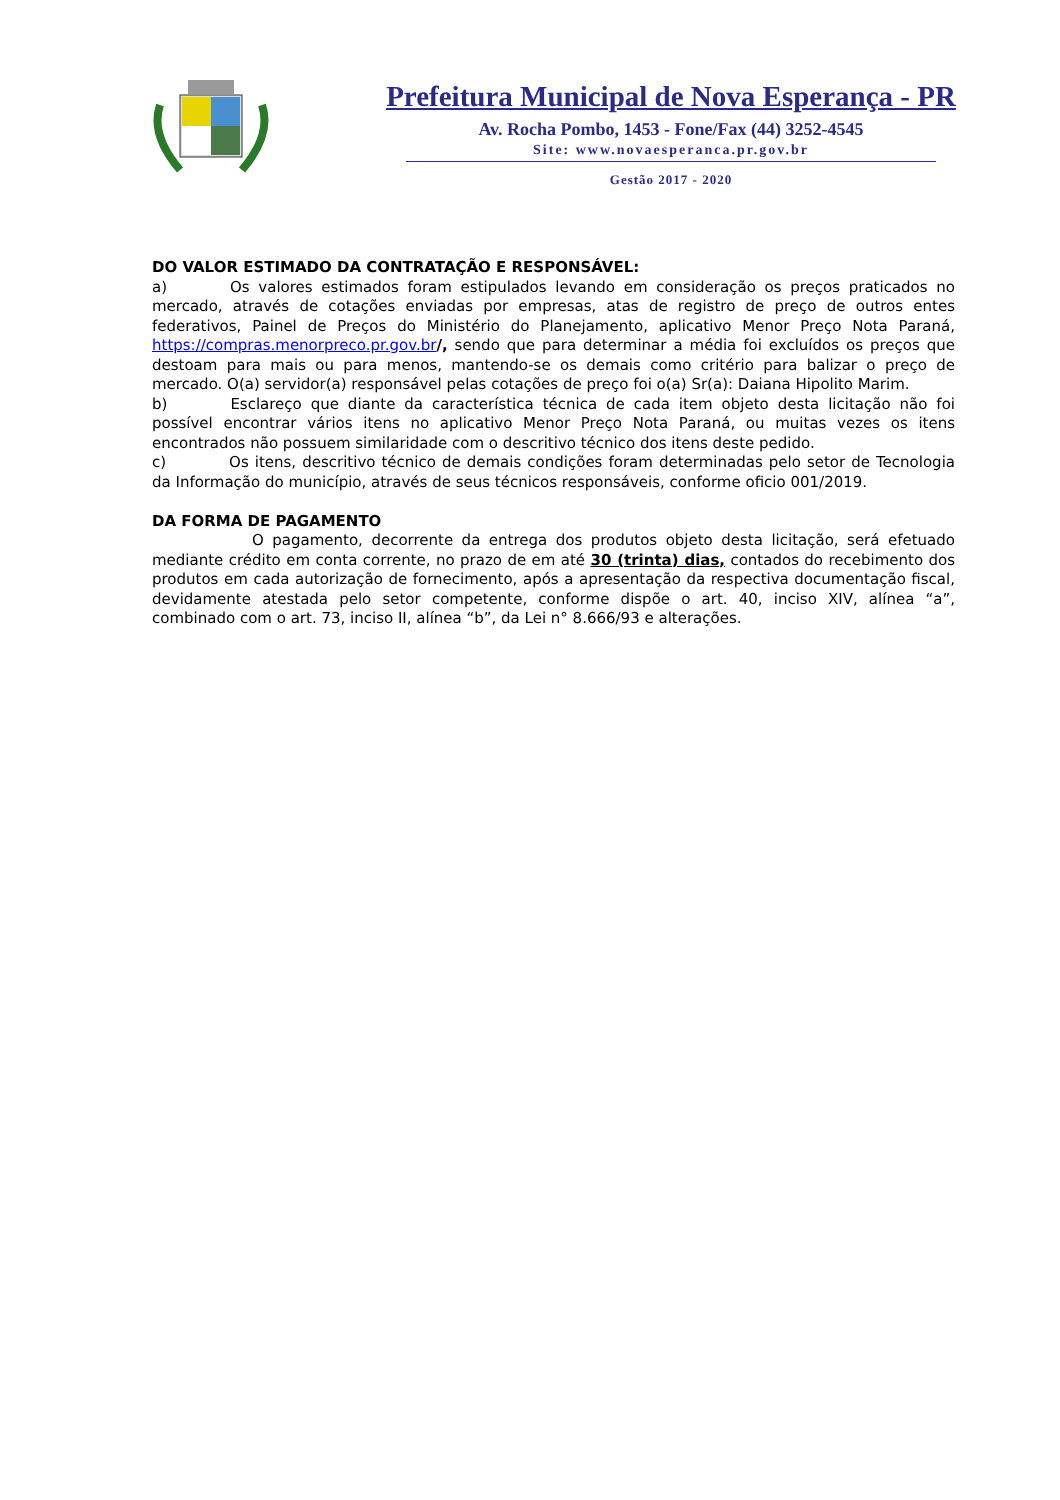Prefeitura Municipal de Nova Esperança - PR
Av. Rocha Pombo, 1453 - Fone/Fax (44) 3252-4545
Site: www.novaesperanca.pr.gov.br
Gestão 2017 - 2020
DO VALOR ESTIMADO DA CONTRATAÇÃO E RESPONSÁVEL:
a) Os valores estimados foram estipulados levando em consideração os preços praticados no mercado, através de cotações enviadas por empresas, atas de registro de preço de outros entes federativos, Painel de Preços do Ministério do Planejamento, aplicativo Menor Preço Nota Paraná, https://compras.menorpreco.pr.gov.br/, sendo que para determinar a média foi excluídos os preços que destoam para mais ou para menos, mantendo-se os demais como critério para balizar o preço de mercado. O(a) servidor(a) responsável pelas cotações de preço foi o(a) Sr(a): Daiana Hipolito Marim.
b) Esclareço que diante da característica técnica de cada item objeto desta licitação não foi possível encontrar vários itens no aplicativo Menor Preço Nota Paraná, ou muitas vezes os itens encontrados não possuem similaridade com o descritivo técnico dos itens deste pedido.
c) Os itens, descritivo técnico de demais condições foram determinadas pelo setor de Tecnologia da Informação do município, através de seus técnicos responsáveis, conforme oficio 001/2019.
DA FORMA DE PAGAMENTO
O pagamento, decorrente da entrega dos produtos objeto desta licitação, será efetuado mediante crédito em conta corrente, no prazo de em até 30 (trinta) dias, contados do recebimento dos produtos em cada autorização de fornecimento, após a apresentação da respectiva documentação fiscal, devidamente atestada pelo setor competente, conforme dispõe o art. 40, inciso XIV, alínea “a”, combinado com o art. 73, inciso II, alínea “b”, da Lei n° 8.666/93 e alterações.